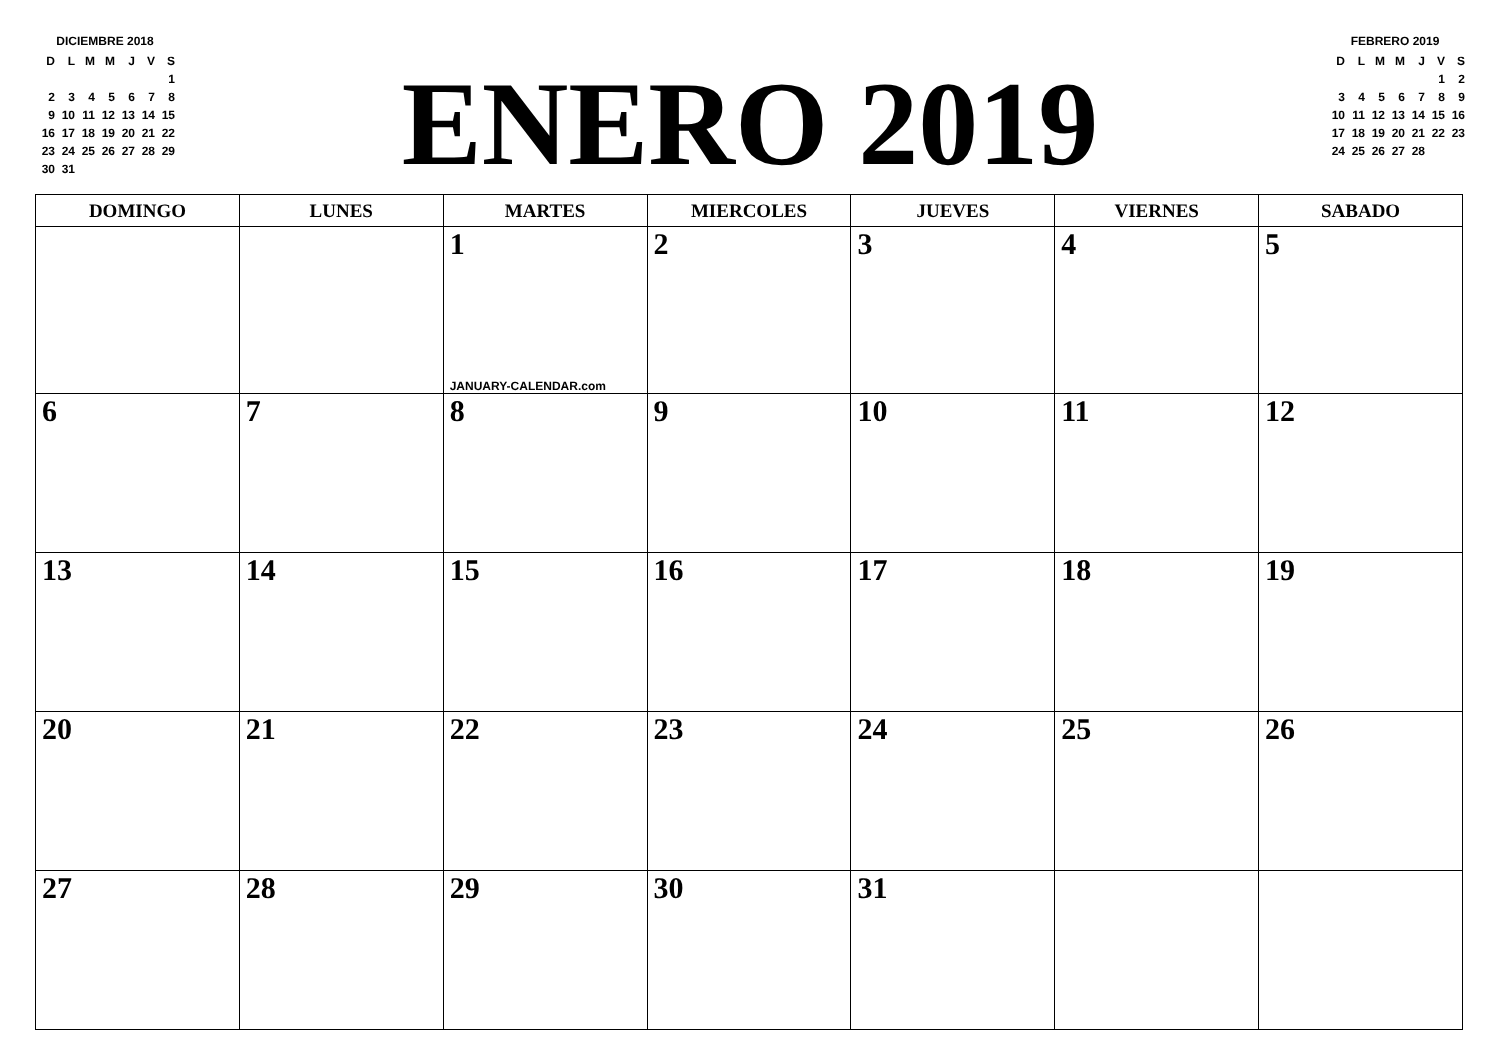DICIEMBRE 2018
| D | L | M | M | J | V | S |
| --- | --- | --- | --- | --- | --- | --- |
| | | | | | | 1 |
| 2 | 3 | 4 | 5 | 6 | 7 | 8 |
| 9 | 10 | 11 | 12 | 13 | 14 | 15 |
| 16 | 17 | 18 | 19 | 20 | 21 | 22 |
| 23 | 24 | 25 | 26 | 27 | 28 | 29 |
| 30 | 31 | | | | | |
ENERO 2019
FEBRERO 2019
| D | L | M | M | J | V | S |
| --- | --- | --- | --- | --- | --- | --- |
| | | | | | 1 | 2 |
| 3 | 4 | 5 | 6 | 7 | 8 | 9 |
| 10 | 11 | 12 | 13 | 14 | 15 | 16 |
| 17 | 18 | 19 | 20 | 21 | 22 | 23 |
| 24 | 25 | 26 | 27 | 28 | | |
| DOMINGO | LUNES | MARTES | MIERCOLES | JUEVES | VIERNES | SABADO |
| --- | --- | --- | --- | --- | --- | --- |
| | | 1 JANUARY-CALENDAR.com | 2 | 3 | 4 | 5 |
| 6 | 7 | 8 | 9 | 10 | 11 | 12 |
| 13 | 14 | 15 | 16 | 17 | 18 | 19 |
| 20 | 21 | 22 | 23 | 24 | 25 | 26 |
| 27 | 28 | 29 | 30 | 31 | | |